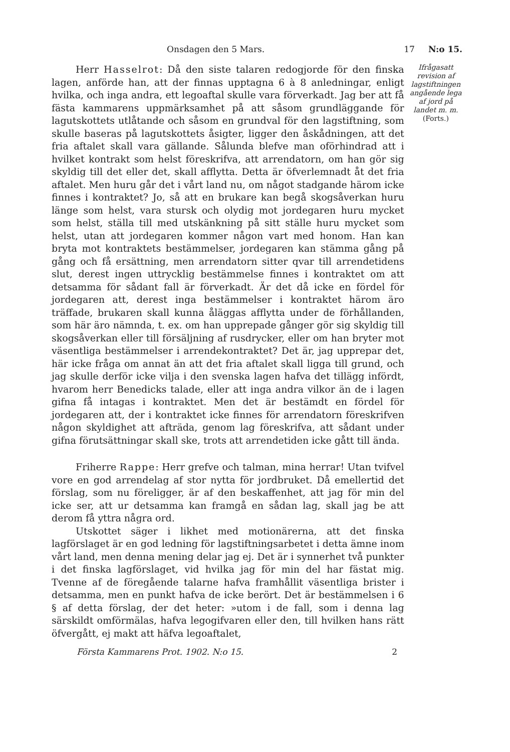Onsdagen den 5 Mars. 17 N:o 15.
Herr Hasselrot: Då den siste talaren redogjorde för den finska lagen, anförde han, att der finnas upptagna 6 à 8 anledningar, enligt hvilka, och inga andra, ett legoaftal skulle vara förverkadt. Jag ber att få fästa kammarens uppmärksamhet på att såsom grundläggande för lagutskottets utlåtande och såsom en grundval för den lagstiftning, som skulle baseras på lagutskottets åsigter, ligger den åskådningen, att det fria aftalet skall vara gällande. Sålunda blefve man oförhindrad att i hvilket kontrakt som helst föreskrifva, att arrendatorn, om han gör sig skyldig till det eller det, skall afflytta. Detta är öfverlemnadt åt det fria aftalet. Men huru går det i vårt land nu, om något stadgande härom icke finnes i kontraktet? Jo, så att en brukare kan begå skogsåverkan huru länge som helst, vara stursk och olydig mot jordegaren huru mycket som helst, ställa till med utskänkning på sitt ställe huru mycket som helst, utan att jordegaren kommer någon vart med honom. Han kan bryta mot kontraktets bestämmelser, jordegaren kan stämma gång på gång och få ersättning, men arrendatorn sitter qvar till arrendetidens slut, derest ingen uttrycklig bestämmelse finnes i kontraktet om att detsamma för sådant fall är förverkadt. Är det då icke en fördel för jordegaren att, derest inga bestämmelser i kontraktet härom äro träffade, brukaren skall kunna åläggas afflytta under de förhållanden, som här äro nämnda, t. ex. om han upprepade gånger gör sig skyldig till skogsåverkan eller till försäljning af rusdrycker, eller om han bryter mot väsentliga bestämmelser i arrendekontraktet? Det är, jag upprepar det, här icke fråga om annat än att det fria aftalet skall ligga till grund, och jag skulle derför icke vilja i den svenska lagen hafva det tillägg infördt, hvarom herr Benedicks talade, eller att inga andra vilkor än de i lagen gifna få intagas i kontraktet. Men det är bestämdt en fördel för jordegaren att, der i kontraktet icke finnes för arrendatorn föreskrifven någon skyldighet att afträda, genom lag föreskrifva, att sådant under gifna förutsättningar skall ske, trots att arrendetiden icke gått till ända.
Friherre Rappe: Herr grefve och talman, mina herrar! Utan tvifvel vore en god arrendelag af stor nytta för jordbruket. Då emellertid det förslag, som nu föreligger, är af den beskaffenhet, att jag för min del icke ser, att ur detsamma kan framgå en sådan lag, skall jag be att derom få yttra några ord.
Utskottet säger i likhet med motionärerna, att det finska lagförslaget är en god ledning för lagstiftningsarbetet i detta ämne inom vårt land, men denna mening delar jag ej. Det är i synnerhet två punkter i det finska lagförslaget, vid hvilka jag för min del har fästat mig. Tvenne af de föregående talarne hafva framhållit väsentliga brister i detsamma, men en punkt hafva de icke berört. Det är bestämmelsen i 6 § af detta förslag, der det heter: »utom i de fall, som i denna lag särskildt omförmälas, hafva legogifvaren eller den, till hvilken hans rätt öfvergått, ej makt att häfva legoaftalet,
Ifrågasatt revision af lagstiftningen angående lega af jord på landet m. m.
(Forts.)
Första Kammarens Prot. 1902. N:o 15. 2